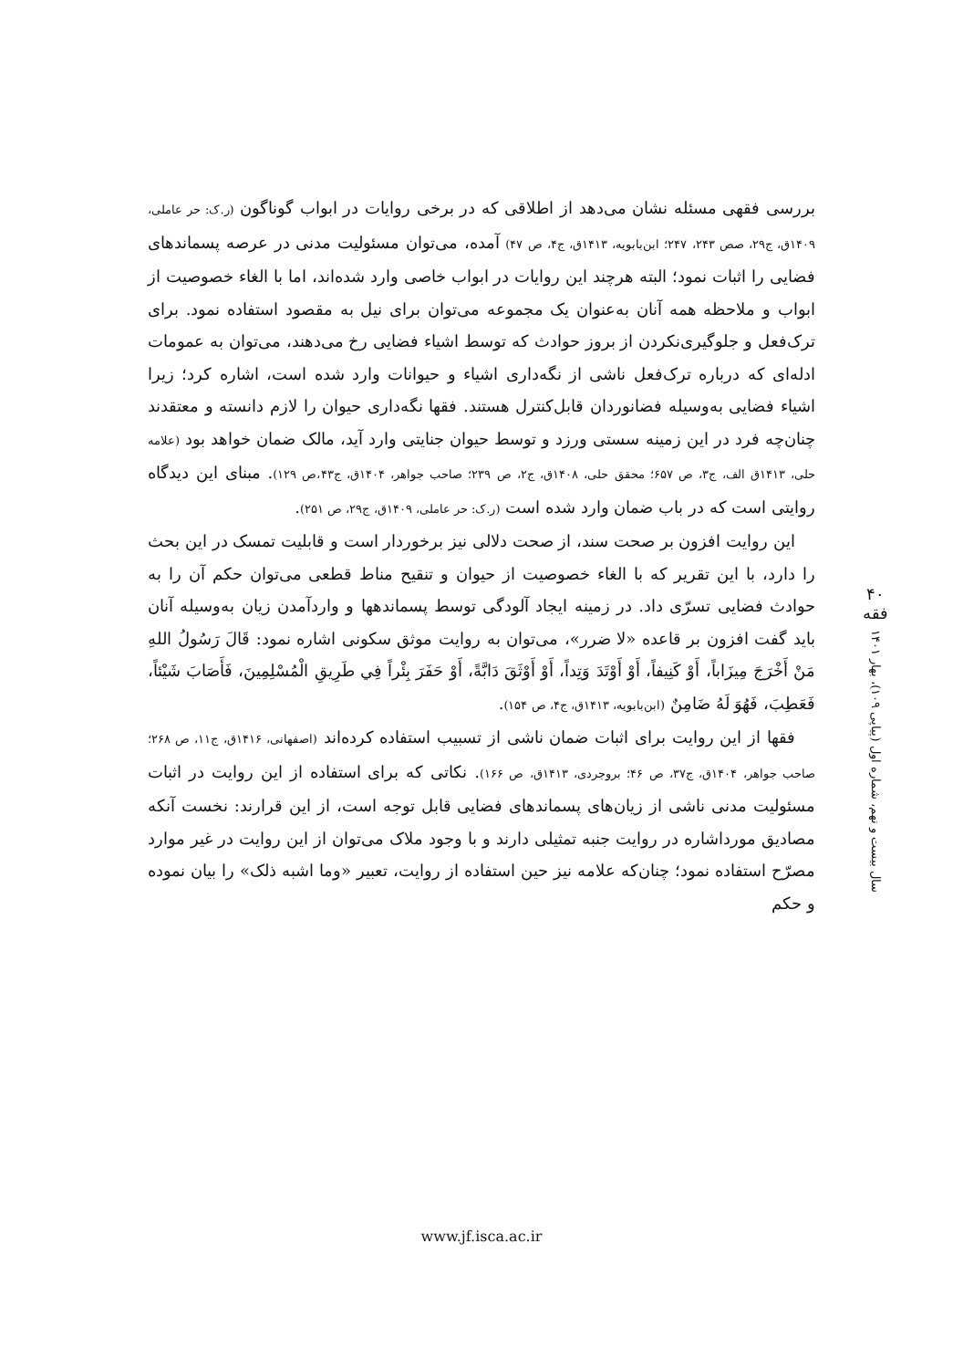بررسی فقهی مسئله نشان می‌دهد از اطلاقی که در برخی روایات در ابواب گوناگون (ر.ک: حر عاملی، ۱۴۰۹ق، ج۲۹، صص ۲۴۳، ۲۴۷؛ ابن‌بابویه، ۱۴۱۳ق، ج۴، ص ۴۷) آمده، می‌توان مسئولیت مدنی در عرصه پسماندهای فضایی را اثبات نمود؛ البته هرچند این روایات در ابواب خاصی وارد شده‌اند، اما با الغاء خصوصیت از ابواب و ملاحظه همه آنان به‌عنوان یک مجموعه می‌توان برای نیل به مقصود استفاده نمود. برای ترک‌فعل و جلوگیری‌نکردن از بروز حوادث که توسط اشیاء فضایی رخ می‌دهند، می‌توان به عمومات ادله‌ای که درباره ترک‌فعل ناشی از نگه‌داری اشیاء و حیوانات وارد شده است، اشاره کرد؛ زیرا اشیاء فضایی به‌وسیله فضانوردان قابل‌کنترل هستند. فقها نگه‌داری حیوان را لازم دانسته و معتقدند چنان‌چه فرد در این زمینه سستی ورزد و توسط حیوان جنایتی وارد آید، مالک ضمان خواهد بود (علامه حلی، ۱۴۱۳ق الف، ج۳، ص ۶۵۷؛ محقق حلی، ۱۴۰۸ق، ج۲، ص ۲۳۹؛ صاحب جواهر، ۱۴۰۴ق، ج۴۳،ص ۱۲۹). مبنای این دیدگاه روایتی است که در باب ضمان وارد شده است (ر.ک: حر عاملی، ۱۴۰۹ق، ج۲۹، ص ۲۵۱).
این روایت افزون بر صحت سند، از صحت دلالی نیز برخوردار است و قابلیت تمسک در این بحث را دارد، با این تقریر که با الغاء خصوصیت از حیوان و تنقیح مناط قطعی می‌توان حکم آن را به حوادث فضایی تسرّی داد. در زمینه ایجاد آلودگی توسط پسماندهها و واردآمدن زیان به‌وسیله آنان باید گفت افزون بر قاعده «لا ضرر»، می‌توان به روایت موثق سکونی اشاره نمود: قَالَ رَسُولُ اللهِ مَنْ أَخْرَجَ مِيزَاباً، أَوْ كَنِيفاً، أَوْ أَوْتَدَ وَتِداً، أَوْ أَوْثَقَ دَابَّةً، أَوْ حَفَرَ بِئْراً فِي طَرِيقِ الْمُسْلِمِينَ، فَأَصَابَ شَيْئاً، فَعَطِبَ، فَهُوَ لَهُ ضَامِنٌ (ابن‌بابویه، ۱۴۱۳ق، ج۴، ص ۱۵۴).
فقها از این روایت برای اثبات ضمان ناشی از تسبیب استفاده کرده‌اند (اصفهانی، ۱۴۱۶ق، ج۱۱، ص ۲۶۸؛ صاحب جواهر، ۱۴۰۴ق، ج۳۷، ص ۴۶؛ بروجردی، ۱۴۱۳ق، ص ۱۶۶). نکاتی که برای استفاده از این روایت در اثبات مسئولیت مدنی ناشی از زیان‌های پسماندهای فضایی قابل توجه است، از این قرارند: نخست آنکه مصادیق مورداشاره در روایت جنبه تمثیلی دارند و با وجود ملاک می‌توان از این روایت در غیر موارد مصرّح استفاده نمود؛ چنان‌که علامه نیز حین استفاده از روایت، تعبیر «وما اشبه ذلک» را بیان نموده و حکم
۴۰
فقه
سال بیست و نهم، شماره اول (پیاپی ۱۰۹)، بهار ۱۴۰۱
www.jf.isca.ac.ir